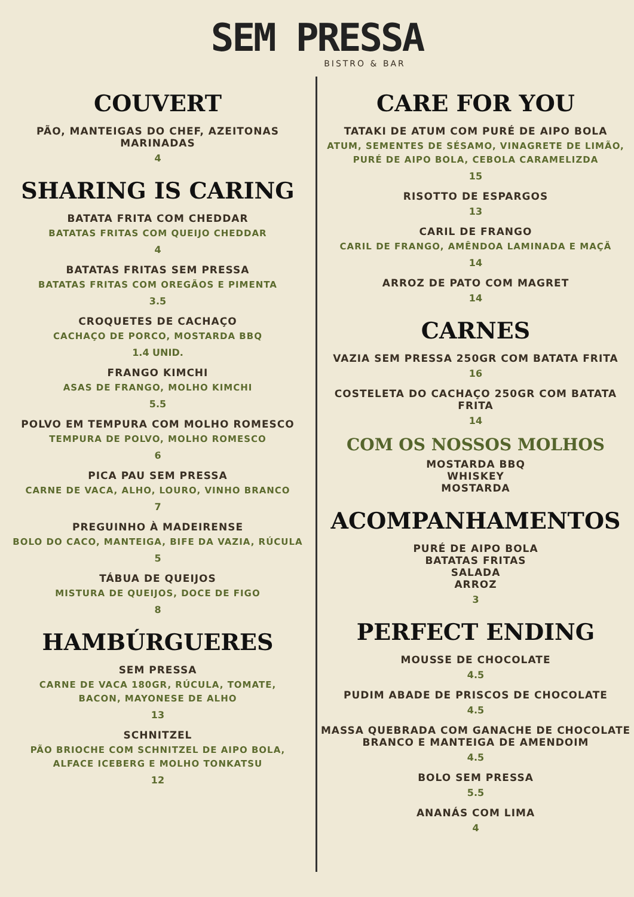SEM PRESSA
BISTRO & BAR
COUVERT
PÃO, MANTEIGAS DO CHEF, AZEITONAS MARINADAS
4
SHARING IS CARING
BATATA FRITA COM CHEDDAR
BATATAS FRITAS COM QUEIJO CHEDDAR
4
BATATAS FRITAS SEM PRESSA
BATATAS FRITAS COM OREGÃOS E PIMENTA
3.5
CROQUETES DE CACHAÇO
CACHAÇO DE PORCO, MOSTARDA BBQ
1.4 UNID.
FRANGO KIMCHI
ASAS DE FRANGO, MOLHO KIMCHI
5.5
POLVO EM TEMPURA COM MOLHO ROMESCO
TEMPURA DE POLVO, MOLHO ROMESCO
6
PICA PAU SEM PRESSA
CARNE DE VACA, ALHO, LOURO, VINHO BRANCO
7
PREGUINHO À MADEIRENSE
BOLO DO CACO, MANTEIGA, BIFE DA VAZIA, RÚCULA
5
TÁBUA DE QUEIJOS
MISTURA DE QUEIJOS, DOCE DE FIGO
8
HAMBÚRGUERES
SEM PRESSA
CARNE DE VACA 180GR, RÚCULA, TOMATE,
BACON, MAYONESE DE ALHO
13
SCHNITZEL
PÃO BRIOCHE COM SCHNITZEL DE AIPO BOLA,
ALFACE ICEBERG E MOLHO TONKATSU
12
CARE FOR YOU
TATAKI DE ATUM COM PURÉ DE AIPO BOLA
ATUM, SEMENTES DE SÉSAMO, VINAGRETE DE LIMÃO,
PURÉ DE AIPO BOLA, CEBOLA CARAMELIZDA
15
RISOTTO DE ESPARGOS
13
CARIL DE FRANGO
CARIL DE FRANGO, AMÊNDOA LAMINADA E MAÇÃ
14
ARROZ DE PATO COM MAGRET
14
CARNES
VAZIA SEM PRESSA 250GR COM BATATA FRITA
16
COSTELETA DO CACHAÇO 250GR COM BATATA FRITA
14
COM OS NOSSOS MOLHOS
MOSTARDA BBQ
WHISKEY
MOSTARDA
ACOMPANHAMENTOS
PURÉ DE AIPO BOLA
BATATAS FRITAS
SALADA
ARROZ
3
PERFECT ENDING
MOUSSE DE CHOCOLATE
4.5
PUDIM ABADE DE PRISCOS DE CHOCOLATE
4.5
MASSA QUEBRADA COM GANACHE DE CHOCOLATE
BRANCO E MANTEIGA DE AMENDOIM
4.5
BOLO SEM PRESSA
5.5
ANANÁS COM LIMA
4